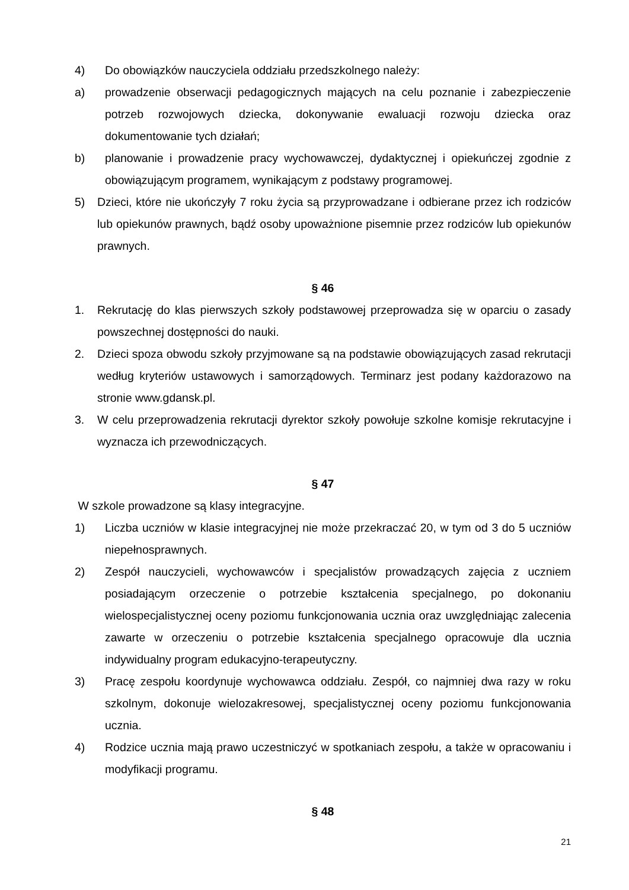4) Do obowiązków nauczyciela oddziału przedszkolnego należy:
a) prowadzenie obserwacji pedagogicznych mających na celu poznanie i zabezpieczenie potrzeb rozwojowych dziecka, dokonywanie ewaluacji rozwoju dziecka oraz dokumentowanie tych działań;
b) planowanie i prowadzenie pracy wychowawczej, dydaktycznej i opiekuńczej zgodnie z obowiązującym programem, wynikającym z podstawy programowej.
5) Dzieci, które nie ukończyły 7 roku życia są przyprowadzane i odbierane przez ich rodziców lub opiekunów prawnych, bądź osoby upoważnione pisemnie przez rodziców lub opiekunów prawnych.
§ 46
1. Rekrutację do klas pierwszych szkoły podstawowej przeprowadza się w oparciu o zasady powszechnej dostępności do nauki.
2. Dzieci spoza obwodu szkoły przyjmowane są na podstawie obowiązujących zasad rekrutacji według kryteriów ustawowych i samorządowych. Terminarz jest podany każdorazowo na stronie www.gdansk.pl.
3. W celu przeprowadzenia rekrutacji dyrektor szkoły powołuje szkolne komisje rekrutacyjne i wyznacza ich przewodniczących.
§ 47
W szkole prowadzone są klasy integracyjne.
1) Liczba uczniów w klasie integracyjnej nie może przekraczać 20, w tym od 3 do 5 uczniów niepełnosprawnych.
2) Zespół nauczycieli, wychowawców i specjalistów prowadzących zajęcia z uczniem posiadającym orzeczenie o potrzebie kształcenia specjalnego, po dokonaniu wielospecjalistycznej oceny poziomu funkcjonowania ucznia oraz uwzględniając zalecenia zawarte w orzeczeniu o potrzebie kształcenia specjalnego opracowuje dla ucznia indywidualny program edukacyjno-terapeutyczny.
3) Pracę zespołu koordynuje wychowawca oddziału. Zespół, co najmniej dwa razy w roku szkolnym, dokonuje wielozakresowej, specjalistycznej oceny poziomu funkcjonowania ucznia.
4) Rodzice ucznia mają prawo uczestniczyć w spotkaniach zespołu, a także w opracowaniu i modyfikacji programu.
§ 48
21